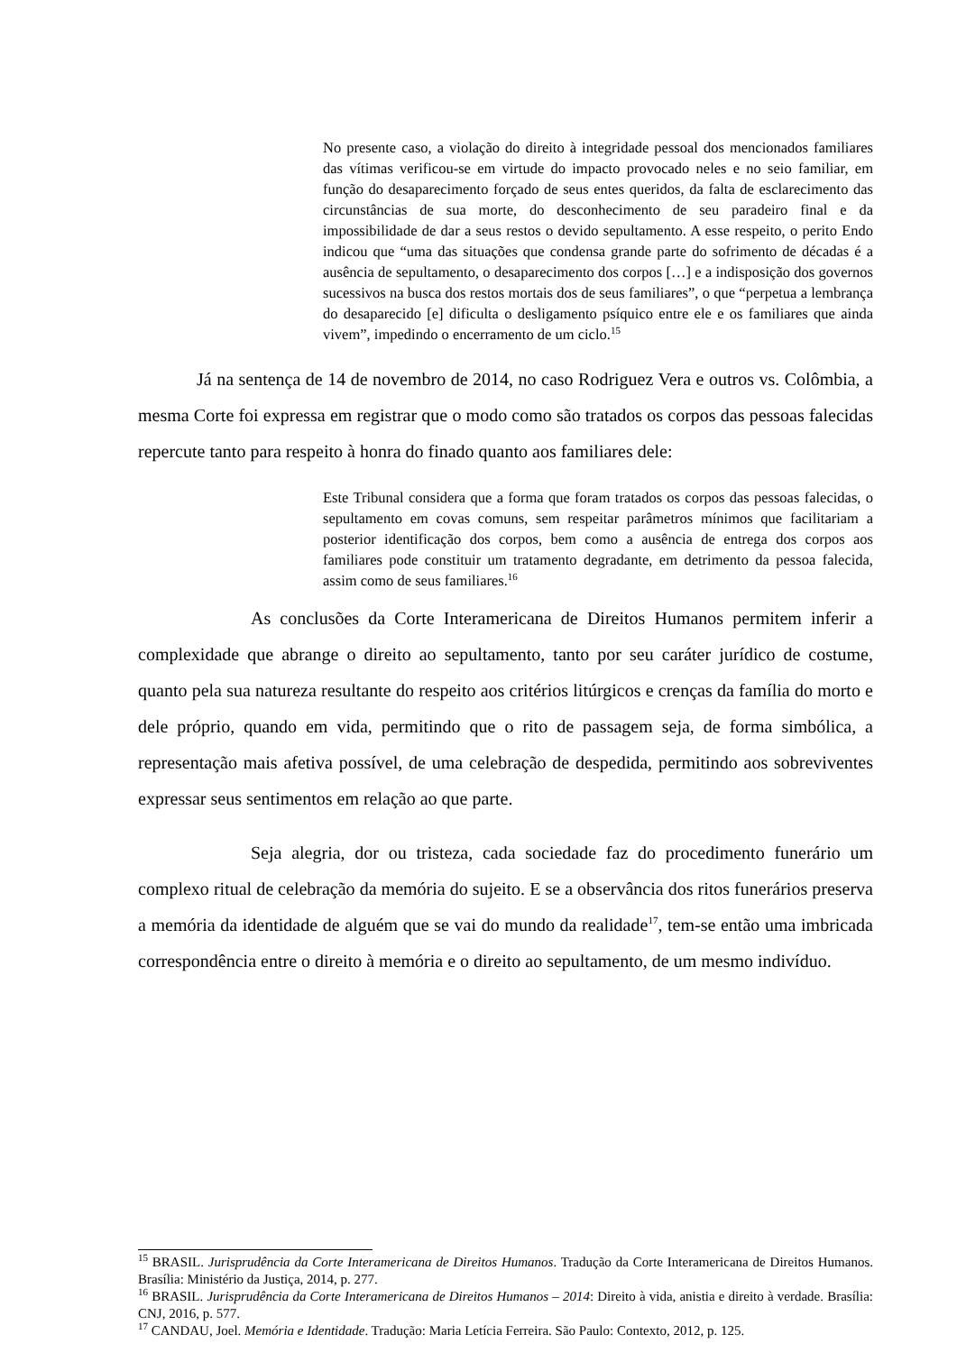No presente caso, a violação do direito à integridade pessoal dos mencionados familiares das vítimas verificou-se em virtude do impacto provocado neles e no seio familiar, em função do desaparecimento forçado de seus entes queridos, da falta de esclarecimento das circunstâncias de sua morte, do desconhecimento de seu paradeiro final e da impossibilidade de dar a seus restos o devido sepultamento. A esse respeito, o perito Endo indicou que “uma das situações que condensa grande parte do sofrimento de décadas é a ausência de sepultamento, o desaparecimento dos corpos […] e a indisposição dos governos sucessivos na busca dos restos mortais dos de seus familiares”, o que “perpetua a lembrança do desaparecido [e] dificulta o desligamento psíquico entre ele e os familiares que ainda vivem”, impedindo o encerramento de um ciclo.<sup>15</sup>
Já na sentença de 14 de novembro de 2014, no caso Rodriguez Vera e outros vs. Colômbia, a mesma Corte foi expressa em registrar que o modo como são tratados os corpos das pessoas falecidas repercute tanto para respeito à honra do finado quanto aos familiares dele:
Este Tribunal considera que a forma que foram tratados os corpos das pessoas falecidas, o sepultamento em covas comuns, sem respeitar parâmetros mínimos que facilitariam a posterior identificação dos corpos, bem como a ausência de entrega dos corpos aos familiares pode constituir um tratamento degradante, em detrimento da pessoa falecida, assim como de seus familiares.<sup>16</sup>
As conclusões da Corte Interamericana de Direitos Humanos permitem inferir a complexidade que abrange o direito ao sepultamento, tanto por seu caráter jurídico de costume, quanto pela sua natureza resultante do respeito aos critérios litúrgicos e crenças da família do morto e dele próprio, quando em vida, permitindo que o rito de passagem seja, de forma simbólica, a representação mais afetiva possível, de uma celebração de despedida, permitindo aos sobreviventes expressar seus sentimentos em relação ao que parte.
Seja alegria, dor ou tristeza, cada sociedade faz do procedimento funerário um complexo ritual de celebração da memória do sujeito. E se a observância dos ritos funerários preserva a memória da identidade de alguém que se vai do mundo da realidade<sup>17</sup>, tem-se então uma imbricada correspondência entre o direito à memória e o direito ao sepultamento, de um mesmo indivíduo.
<sup>15</sup> BRASIL. Jurisprudência da Corte Interamericana de Direitos Humanos. Tradução da Corte Interamericana de Direitos Humanos. Brasília: Ministério da Justiça, 2014, p. 277.
<sup>16</sup> BRASIL. Jurisprudência da Corte Interamericana de Direitos Humanos – 2014: Direito à vida, anistia e direito à verdade. Brasília: CNJ, 2016, p. 577.
<sup>17</sup> CANDAU, Joel. Memória e Identidade. Tradução: Maria Letícia Ferreira. São Paulo: Contexto, 2012, p. 125.